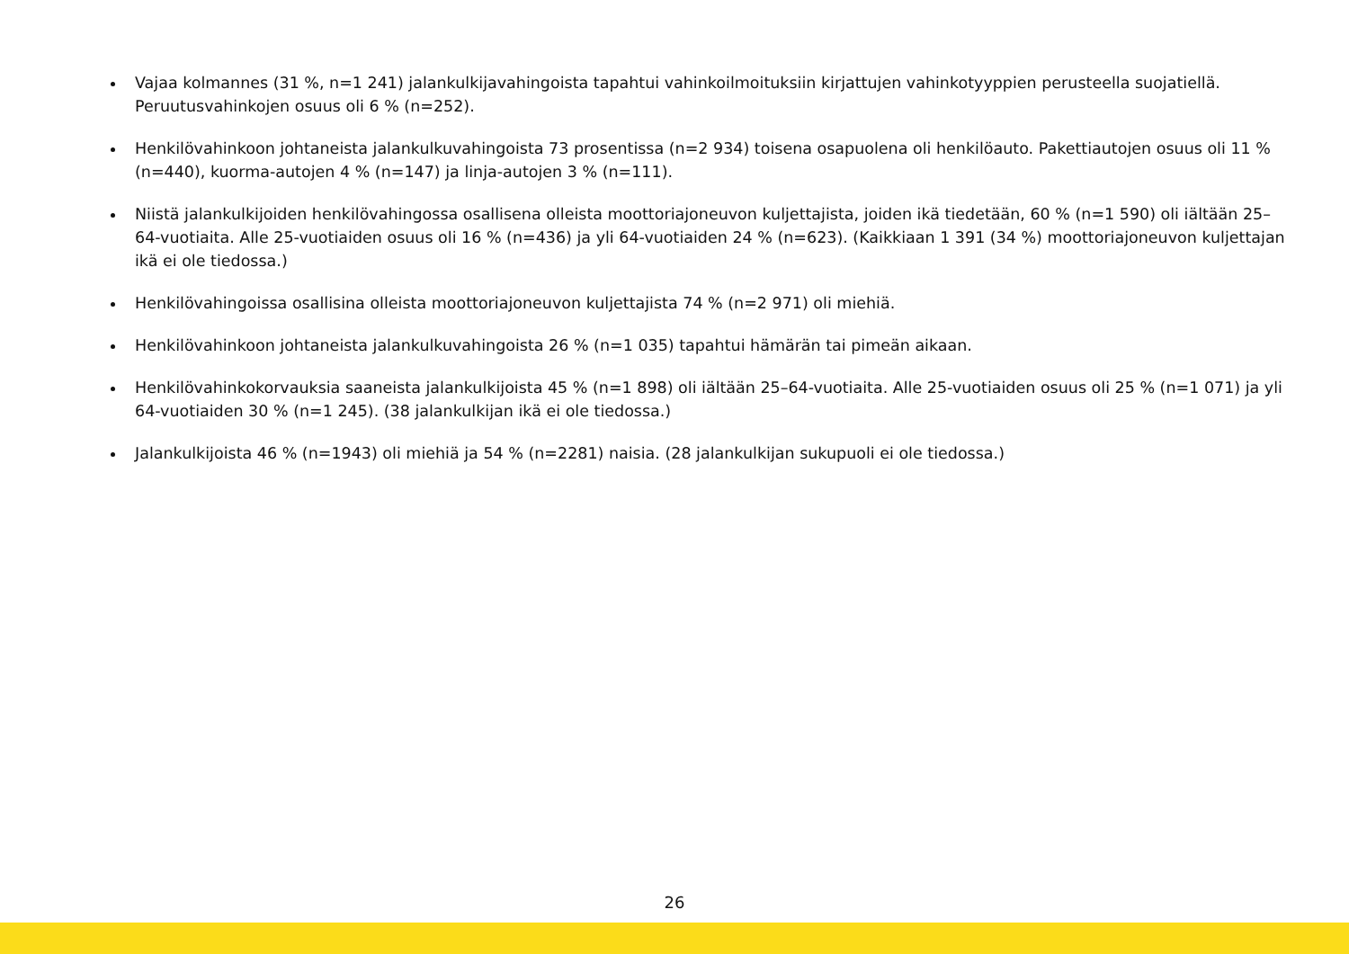Vajaa kolmannes (31 %, n=1 241) jalankulkijavahingoista tapahtui vahinkoilmoituksiin kirjattujen vahinkotyyppien perusteella suojatiellä. Peruutusvahinkojen osuus oli 6 % (n=252).
Henkilövahinkoon johtaneista jalankulkuvahingoista 73 prosentissa (n=2 934) toisena osapuolena oli henkilöauto. Pakettiautojen osuus oli 11 % (n=440), kuorma-autojen 4 % (n=147) ja linja-autojen 3 % (n=111).
Niistä jalankulkijoiden henkilövahingossa osallisena olleista moottoriajoneuvon kuljettajista, joiden ikä tiedetään, 60 % (n=1 590) oli iältään 25–64-vuotiaita. Alle 25-vuotiaiden osuus oli 16 % (n=436) ja yli 64-vuotiaiden 24 % (n=623). (Kaikkiaan 1 391 (34 %) moottoriajoneuvon kuljettajan ikä ei ole tiedossa.)
Henkilövahingoissa osallisina olleista moottoriajoneuvon kuljettajista 74 % (n=2 971) oli miehiä.
Henkilövahinkoon johtaneista jalankulkuvahingoista 26 % (n=1 035) tapahtui hämärän tai pimeän aikaan.
Henkilövahinkokorvauksia saaneista jalankulkijoista 45 % (n=1 898) oli iältään 25–64-vuotiaita. Alle 25-vuotiaiden osuus oli 25 % (n=1 071) ja yli 64-vuotiaiden 30 % (n=1 245). (38 jalankulkijan ikä ei ole tiedossa.)
Jalankulkijoista 46 % (n=1943) oli miehiä ja 54 % (n=2281) naisia. (28 jalankulkijan sukupuoli ei ole tiedossa.)
26